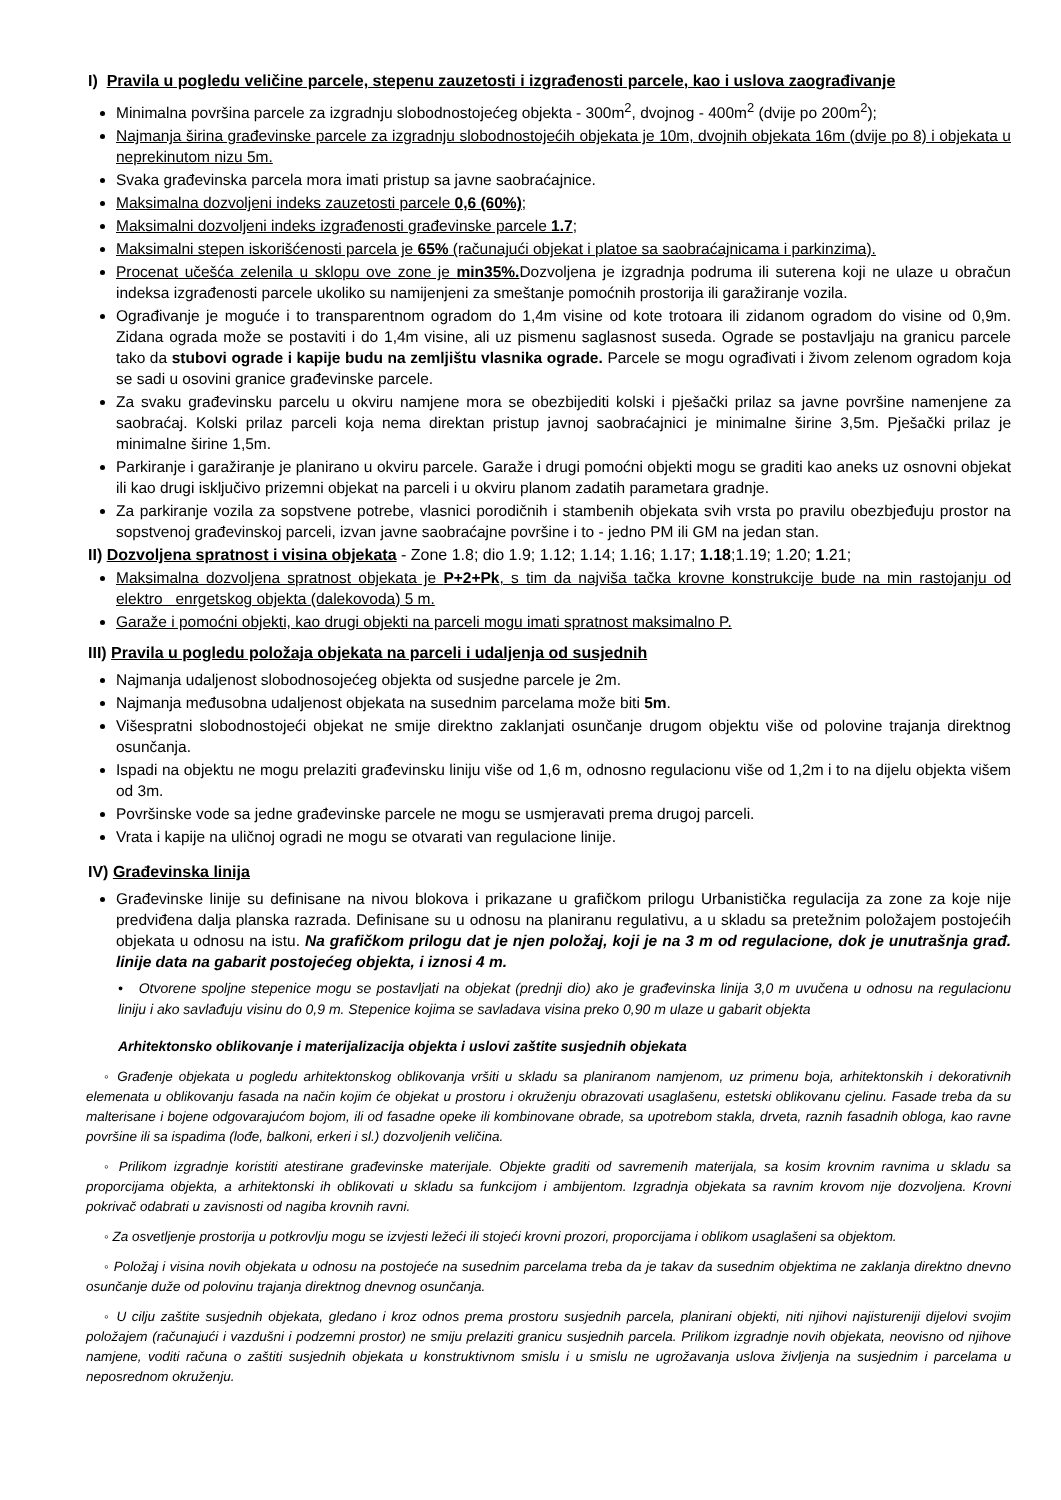I) Pravila u pogledu veličine parcele, stepenu zauzetosti i izgrađenosti parcele, kao i uslova zaograđivanje
Minimalna površina parcele za izgradnju slobodnostojećeg objekta - 300m<sup>2</sup>, dvojnog - 400m<sup>2</sup> (dvije po 200m<sup>2</sup>);
Najmanja širina građevinske parcele za izgradnju slobodnostojećih objekata je 10m, dvojnih objekata 16m (dvije po 8) i objekata u neprekinutom nizu 5m.
Svaka građevinska parcela mora imati pristup sa javne saobraćajnice.
Maksimalna dozvoljeni indeks zauzetosti parcele 0,6 (60%);
Maksimalni dozvoljeni indeks izgrađenosti građevinske parcele 1.7;
Maksimalni stepen iskorišćenosti parcela je 65% (računajući objekat i platoe sa saobraćajnicama i parkinzima).
Procenat učešća zelenila u sklopu ove zone je min35%. Dozvoljena je izgradnja podruma ili suterena koji ne ulaze u obračun indeksa izgrađenosti parcele ukoliko su namijenjeni za smeštanje pomoćnih prostorija ili garažiranje vozila.
Ograđivanje je moguće i to transparentnom ogradom do 1,4m visine od kote trotoara ili zidanom ogradom do visine od 0,9m. Zidana ograda može se postaviti i do 1,4m visine, ali uz pismenu saglasnost suseda. Ograde se postavljaju na granicu parcele tako da stubovi ograde i kapije budu na zemljištu vlasnika ograde. Parcele se mogu ograđivati i živom zelenom ogradom koja se sadi u osovini granice građevinske parcele.
Za svaku građevinsku parcelu u okviru namjene mora se obezbijediti kolski i pješački prilaz sa javne površine namenjene za saobraćaj. Kolski prilaz parceli koja nema direktan pristup javnoj saobraćajnici je minimalne širine 3,5m. Pješački prilaz je minimalne širine 1,5m.
Parkiranje i garažiranje je planirano u okviru parcele. Garaže i drugi pomoćni objekti mogu se graditi kao aneks uz osnovni objekat ili kao drugi isključivo prizemni objekat na parceli i u okviru planom zadatih parametara gradnje.
Za parkiranje vozila za sopstvene potrebe, vlasnici porodičnih i stambenih objekata svih vrsta po pravilu obezbjeđuju prostor na sopstvenoj građevinskoj parceli, izvan javne saobraćajne površine i to - jedno PM ili GM na jedan stan.
II) Dozvoljena spratnost i visina objekata - Zone 1.8; dio 1.9; 1.12; 1.14; 1.16; 1.17; 1.18;1.19; 1.20; 1.21;
Maksimalna dozvoljena spratnost objekata je P+2+Pk, s tim da najviša tačka krovne konstrukcije bude na min rastojanju od elektro enrgetskog objekta (dalekovoda) 5 m.
Garaže i pomoćni objekti, kao drugi objekti na parceli mogu imati spratnost maksimalno P.
III) Pravila u pogledu položaja objekata na parceli i udaljenja od susjednih
Najmanja udaljenost slobodnosojećeg objekta od susjedne parcele je 2m.
Najmanja međusobna udaljenost objekata na susednim parcelama može biti 5m.
Višespratni slobodnostojeći objekat ne smije direktno zaklanjati osunčanje drugom objektu više od polovine trajanja direktnog osunčanja.
Ispadi na objektu ne mogu prelaziti građevinsku liniju više od 1,6 m, odnosno regulacionu više od 1,2m i to na dijelu objekta višem od 3m.
Površinske vode sa jedne građevinske parcele ne mogu se usmjeravati prema drugoj parceli.
Vrata i kapije na uličnoj ogradi ne mogu se otvarati van regulacione linije.
IV) Građevinska linija
Građevinske linije su definisane na nivou blokova i prikazane u grafičkom prilogu Urbanistička regulacija za zone za koje nije predviđena dalja planska razrada. Definisane su u odnosu na planiranu regulativu, a u skladu sa pretežnim položajem postojećih objekata u odnosu na istu. Na grafičkom prilogu dat je njen položaj, koji je na 3 m od regulacione, dok je unutrašnja građ. linije data na gabarit postojećeg objekta, i iznosi 4 m.
• Otvorene spoljne stepenice mogu se postavljati na objekat (prednji dio) ako je građevinska linija 3,0 m uvučena u odnosu na regulacionu liniju i ako savlađuju visinu do 0,9 m. Stepenice kojima se savladava visina preko 0,90 m ulaze u gabarit objekta
Arhitektonsko oblikovanje i materijalizacija objekta i uslovi zaštite susjednih objekata
◦ Građenje objekata u pogledu arhitektonskog oblikovanja vršiti u skladu sa planiranom namjenom, uz primenu boja, arhitektonskih i dekorativnih elemenata u oblikovanju fasada na način kojim će objekat u prostoru i okruženju obrazovati usaglašenu, estetski oblikovanu cjelinu. Fasade treba da su malterisane i bojene odgovarajućom bojom, ili od fasadne opeke ili kombinovane obrade, sa upotrebom stakla, drveta, raznih fasadnih obloga, kao ravne površine ili sa ispadima (lođe, balkoni, erkeri i sl.) dozvoljenih veličina.
◦ Prilikom izgradnje koristiti atestirane građevinske materijale. Objekte graditi od savremenih materijala, sa kosim krovnim ravnima u skladu sa proporcijama objekta, a arhitektonski ih oblikovati u skladu sa funkcijom i ambijentom. Izgradnja objekata sa ravnim krovom nije dozvoljena. Krovni pokrivač odabrati u zavisnosti od nagiba krovnih ravni.
◦ Za osvetljenje prostorija u potkrovlju mogu se izvjesti ležeći ili stojeći krovni prozori, proporcijama i oblikom usaglašeni sa objektom.
◦ Položaj i visina novih objekata u odnosu na postojeće na susednim parcelama treba da je takav da susednim objektima ne zaklanja direktno dnevno osunčanje duže od polovinu trajanja direktnog dnevnog osunčanja.
◦ U cilju zaštite susjednih objekata, gledano i kroz odnos prema prostoru susjednih parcela, planirani objekti, niti njihovi najistureniji dijelovi svojim položajem (računajući i vazdušni i podzemni prostor) ne smiju prelaziti granicu susjednih parcela. Prilikom izgradnje novih objekata, neovisno od njihove namjene, voditi računa o zaštiti susjednih objekata u konstruktivnom smislu i u smislu ne ugrožavanja uslova življenja na susjednim i parcelama u neposrednom okruženju.